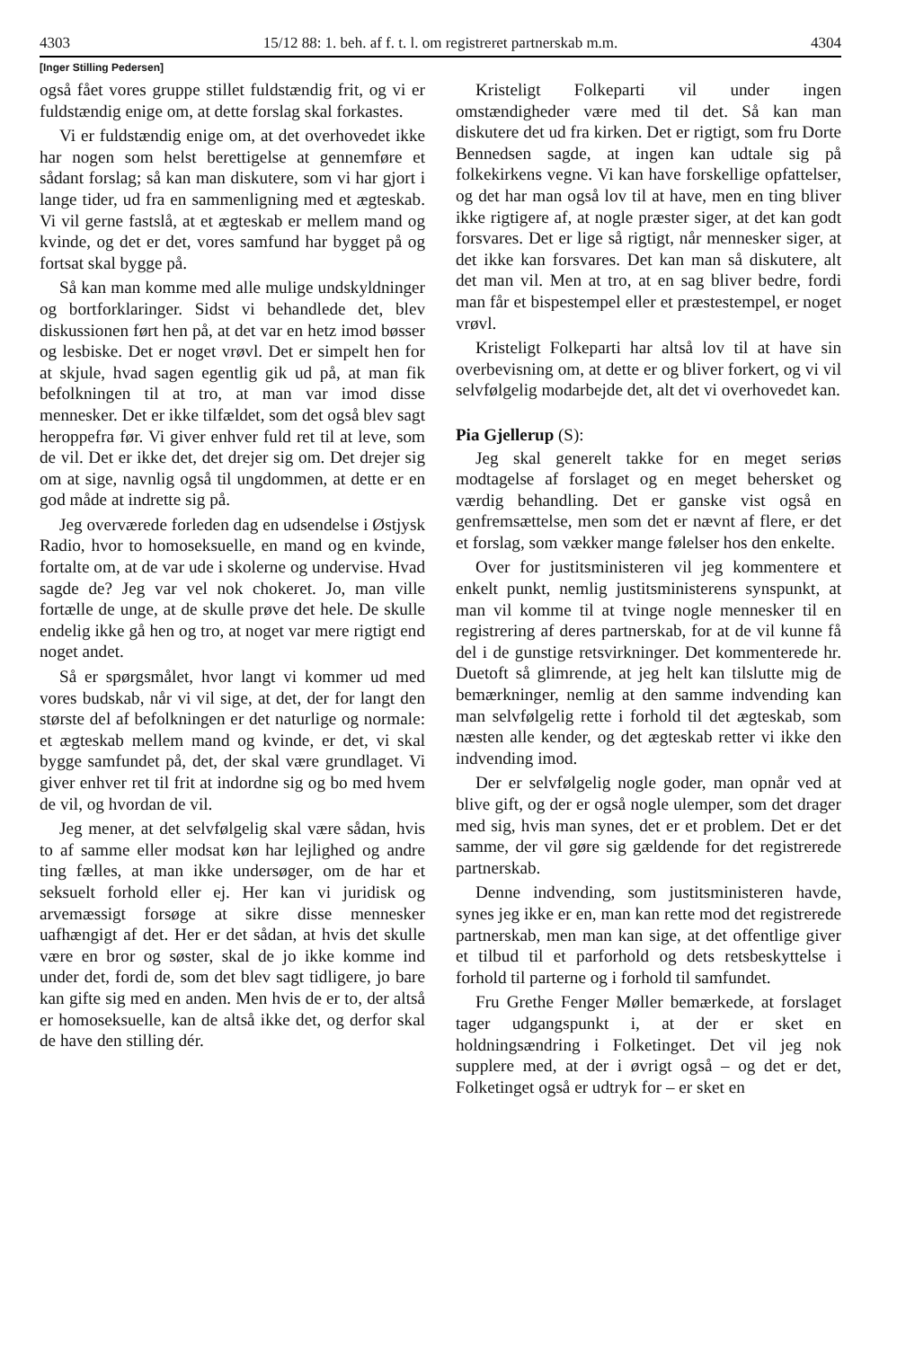4303 15/12 88: 1. beh. af f. t. l. om registreret partnerskab m.m. 4304
[Inger Stilling Pedersen]
også fået vores gruppe stillet fuldstændig frit, og vi er fuldstændig enige om, at dette forslag skal forkastes.
Vi er fuldstændig enige om, at det overhovedet ikke har nogen som helst berettigelse at gennemføre et sådant forslag; så kan man diskutere, som vi har gjort i lange tider, ud fra en sammenligning med et ægteskab. Vi vil gerne fastslå, at et ægteskab er mellem mand og kvinde, og det er det, vores samfund har bygget på og fortsat skal bygge på.
Så kan man komme med alle mulige undskyldninger og bortforklaringer. Sidst vi behandlede det, blev diskussionen ført hen på, at det var en hetz imod bøsser og lesbiske. Det er noget vrøvl. Det er simpelt hen for at skjule, hvad sagen egentlig gik ud på, at man fik befolkningen til at tro, at man var imod disse mennesker. Det er ikke tilfældet, som det også blev sagt heroppefra før. Vi giver enhver fuld ret til at leve, som de vil. Det er ikke det, det drejer sig om. Det drejer sig om at sige, navnlig også til ungdommen, at dette er en god måde at indrette sig på.
Jeg overværede forleden dag en udsendelse i Østjysk Radio, hvor to homoseksuelle, en mand og en kvinde, fortalte om, at de var ude i skolerne og undervise. Hvad sagde de? Jeg var vel nok chokeret. Jo, man ville fortælle de unge, at de skulle prøve det hele. De skulle endelig ikke gå hen og tro, at noget var mere rigtigt end noget andet.
Så er spørgsmålet, hvor langt vi kommer ud med vores budskab, når vi vil sige, at det, der for langt den største del af befolkningen er det naturlige og normale: et ægteskab mellem mand og kvinde, er det, vi skal bygge samfundet på, det, der skal være grundlaget. Vi giver enhver ret til frit at indordne sig og bo med hvem de vil, og hvordan de vil.
Jeg mener, at det selvfølgelig skal være sådan, hvis to af samme eller modsat køn har lejlighed og andre ting fælles, at man ikke undersøger, om de har et seksuelt forhold eller ej. Her kan vi juridisk og arvemæssigt forsøge at sikre disse mennesker uafhængigt af det. Her er det sådan, at hvis det skulle være en bror og søster, skal de jo ikke komme ind under det, fordi de, som det blev sagt tidligere, jo bare kan gifte sig med en anden. Men hvis de er to, der altså er homoseksuelle, kan de altså ikke det, og derfor skal de have den stilling dér.
Kristeligt Folkeparti vil under ingen omstændigheder være med til det. Så kan man diskutere det ud fra kirken. Det er rigtigt, som fru Dorte Bennedsen sagde, at ingen kan udtale sig på folkekirkens vegne. Vi kan have forskellige opfattelser, og det har man også lov til at have, men en ting bliver ikke rigtigere af, at nogle præster siger, at det kan godt forsvares. Det er lige så rigtigt, når mennesker siger, at det ikke kan forsvares. Det kan man så diskutere, alt det man vil. Men at tro, at en sag bliver bedre, fordi man får et bispestempel eller et præstestempel, er noget vrøvl.
Kristeligt Folkeparti har altså lov til at have sin overbevisning om, at dette er og bliver forkert, og vi vil selvfølgelig modarbejde det, alt det vi overhovedet kan.
Pia Gjellerup (S):
Jeg skal generelt takke for en meget seriøs modtagelse af forslaget og en meget behersket og værdig behandling. Det er ganske vist også en genfremsættelse, men som det er nævnt af flere, er det et forslag, som vækker mange følelser hos den enkelte.
Over for justitsministeren vil jeg kommentere et enkelt punkt, nemlig justitsministerens synspunkt, at man vil komme til at tvinge nogle mennesker til en registrering af deres partnerskab, for at de vil kunne få del i de gunstige retsvirkninger. Det kommenterede hr. Duetoft så glimrende, at jeg helt kan tilslutte mig de bemærkninger, nemlig at den samme indvending kan man selvfølgelig rette i forhold til det ægteskab, som næsten alle kender, og det ægteskab retter vi ikke den indvending imod.
Der er selvfølgelig nogle goder, man opnår ved at blive gift, og der er også nogle ulemper, som det drager med sig, hvis man synes, det er et problem. Det er det samme, der vil gøre sig gældende for det registrerede partnerskab.
Denne indvending, som justitsministeren havde, synes jeg ikke er en, man kan rette mod det registrerede partnerskab, men man kan sige, at det offentlige giver et tilbud til et parforhold og dets retsbeskyttelse i forhold til parterne og i forhold til samfundet.
Fru Grethe Fenger Møller bemærkede, at forslaget tager udgangspunkt i, at der er sket en holdningsændring i Folketinget. Det vil jeg nok supplere med, at der i øvrigt også – og det er det, Folketinget også er udtryk for – er sket en